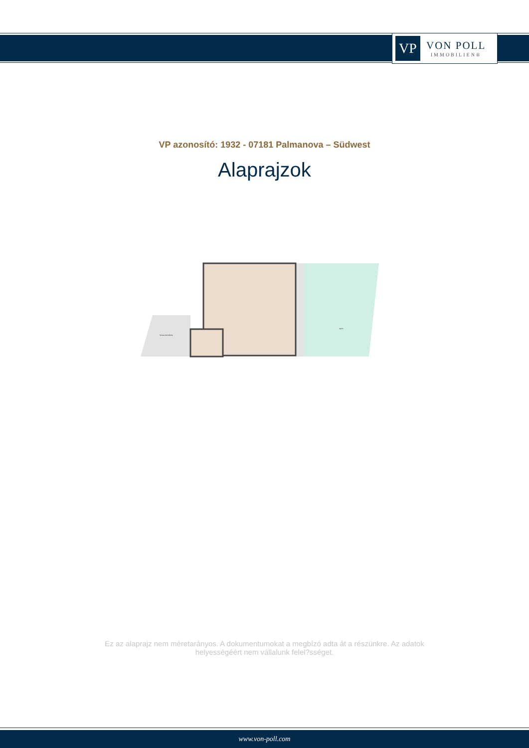VP
VON POLL
IMMOBILIEN®
VP azonosító: 1932 - 07181 Palmanova – Südwest
Alaprajzok
Terraza descubierta
Jardín
Ez az alaprajz nem méretarányos. A dokumentumokat a megbízó adta át a részünkre. Az adatok helyességéért nem vállalunk felel?sséget.
www.von-poll.com